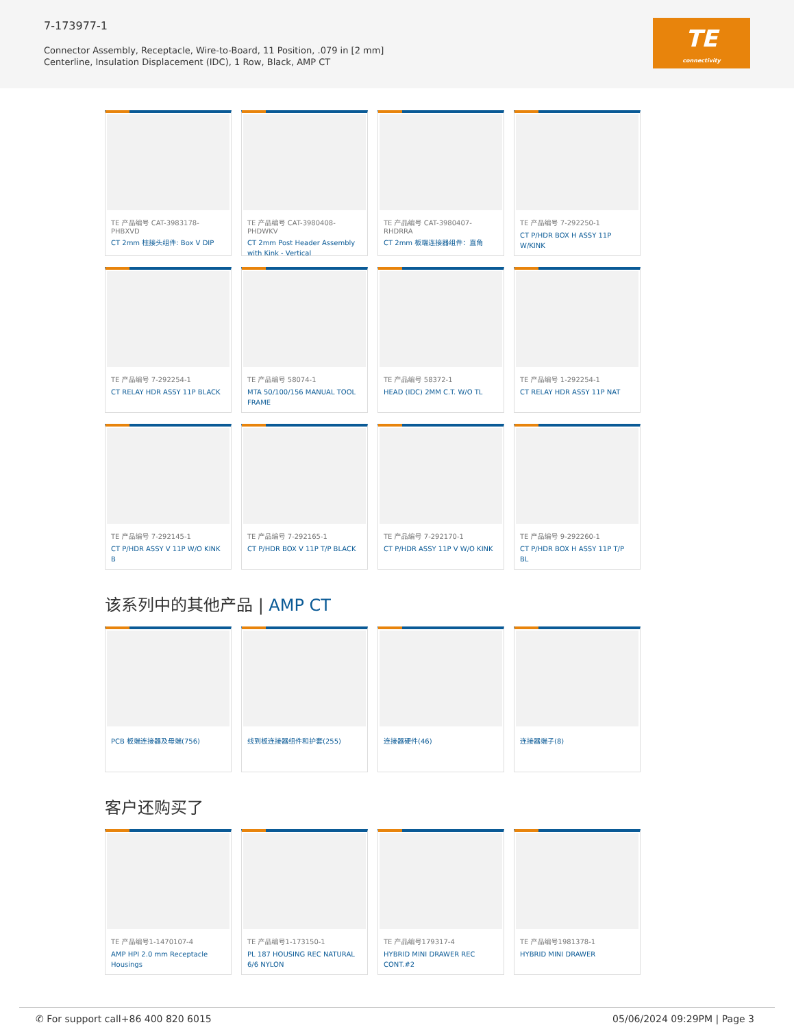7-173977-1
Connector Assembly, Receptacle, Wire-to-Board, 11 Position, .079 in [2 mm] Centerline, Insulation Displacement (IDC), 1 Row, Black, AMP CT
TE
connectivity
TE 产品编号 CAT-3983178-PHBXVD
CT 2mm 柱接头组件: Box V DIP
TE 产品编号 CAT-3980408-PHDWKV
CT 2mm Post Header Assembly with Kink - Vertical
TE 产品编号 CAT-3980407-RHDRRA
CT 2mm 板端连接器组件：直角
TE 产品编号 7-292250-1
CT P/HDR BOX H ASSY 11P W/KINK
TE 产品编号 7-292254-1
CT RELAY HDR ASSY 11P BLACK
TE 产品编号 58074-1
MTA 50/100/156 MANUAL TOOL FRAME
TE 产品编号 58372-1
HEAD (IDC) 2MM C.T. W/O TL
TE 产品编号 1-292254-1
CT RELAY HDR ASSY 11P NAT
TE 产品编号 7-292145-1
CT P/HDR ASSY V 11P W/O KINK B
TE 产品编号 7-292165-1
CT P/HDR BOX V 11P T/P BLACK
TE 产品编号 7-292170-1
CT P/HDR ASSY 11P V W/O KINK
TE 产品编号 9-292260-1
CT P/HDR BOX H ASSY 11P T/P BL
该系列中的其他产品 | AMP CT
PCB 板端连接器及母端(756)
线到板连接器组件和护套(255)
连接器硬件(46)
连接器端子(8)
客户还购买了
TE 产品编号1-1470107-4
AMP HPI 2.0 mm Receptacle Housings
TE 产品编号1-173150-1
PL 187 HOUSING REC NATURAL 6/6 NYLON
TE 产品编号179317-4
HYBRID MINI DRAWER REC CONT.#2
TE 产品编号1981378-1
HYBRID MINI DRAWER
✆ For support call+86 400 820 6015 05/06/2024 09:29PM | Page 3